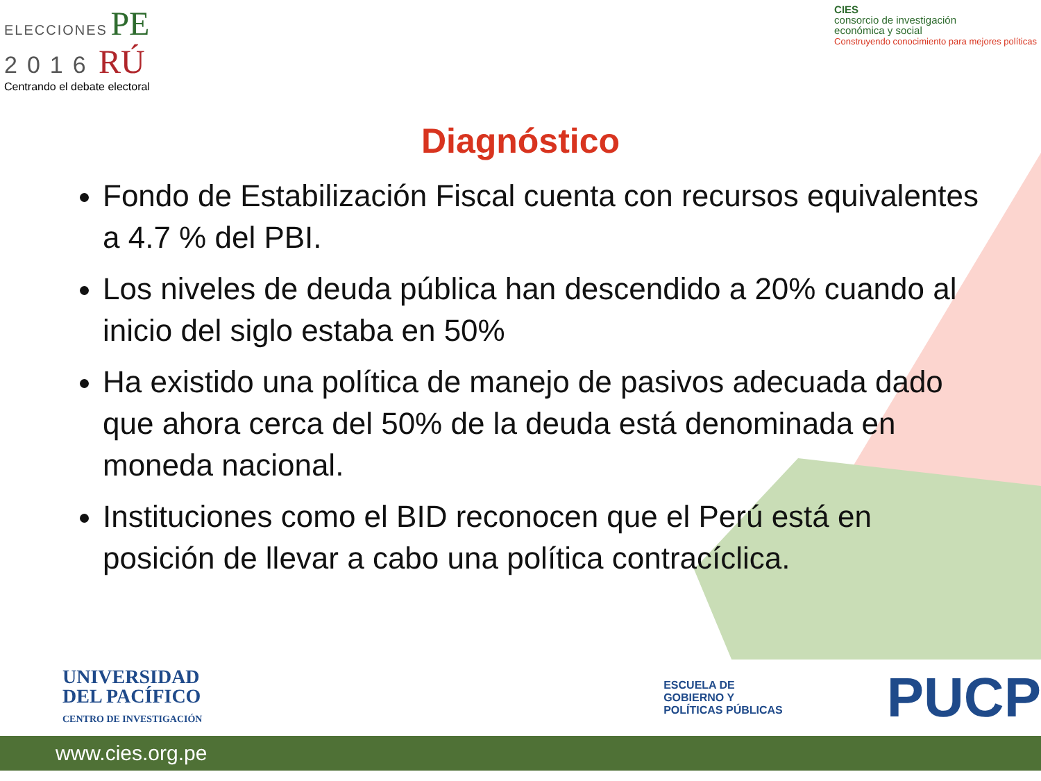ELECCIONES PE
2016 RÚ
Centrando el debate electoral
CIES
consorcio de investigación
económica y social
Construyendo conocimiento para mejores políticas
Diagnóstico
Fondo de Estabilización Fiscal cuenta con recursos equivalentes a 4.7 % del PBI.
Los niveles de deuda pública han descendido a 20% cuando al inicio del siglo estaba en 50%
Ha existido una política de manejo de pasivos adecuada dado que ahora cerca del 50% de la deuda está denominada en moneda nacional.
Instituciones como el BID reconocen que el Perú está en posición de llevar a cabo una política contracíclica.
UNIVERSIDAD
DEL PACÍFICO
CENTRO DE INVESTIGACIÓN
ESCUELA DE
GOBIERNO Y
POLÍTICAS PÚBLICAS
PUCP
www.cies.org.pe